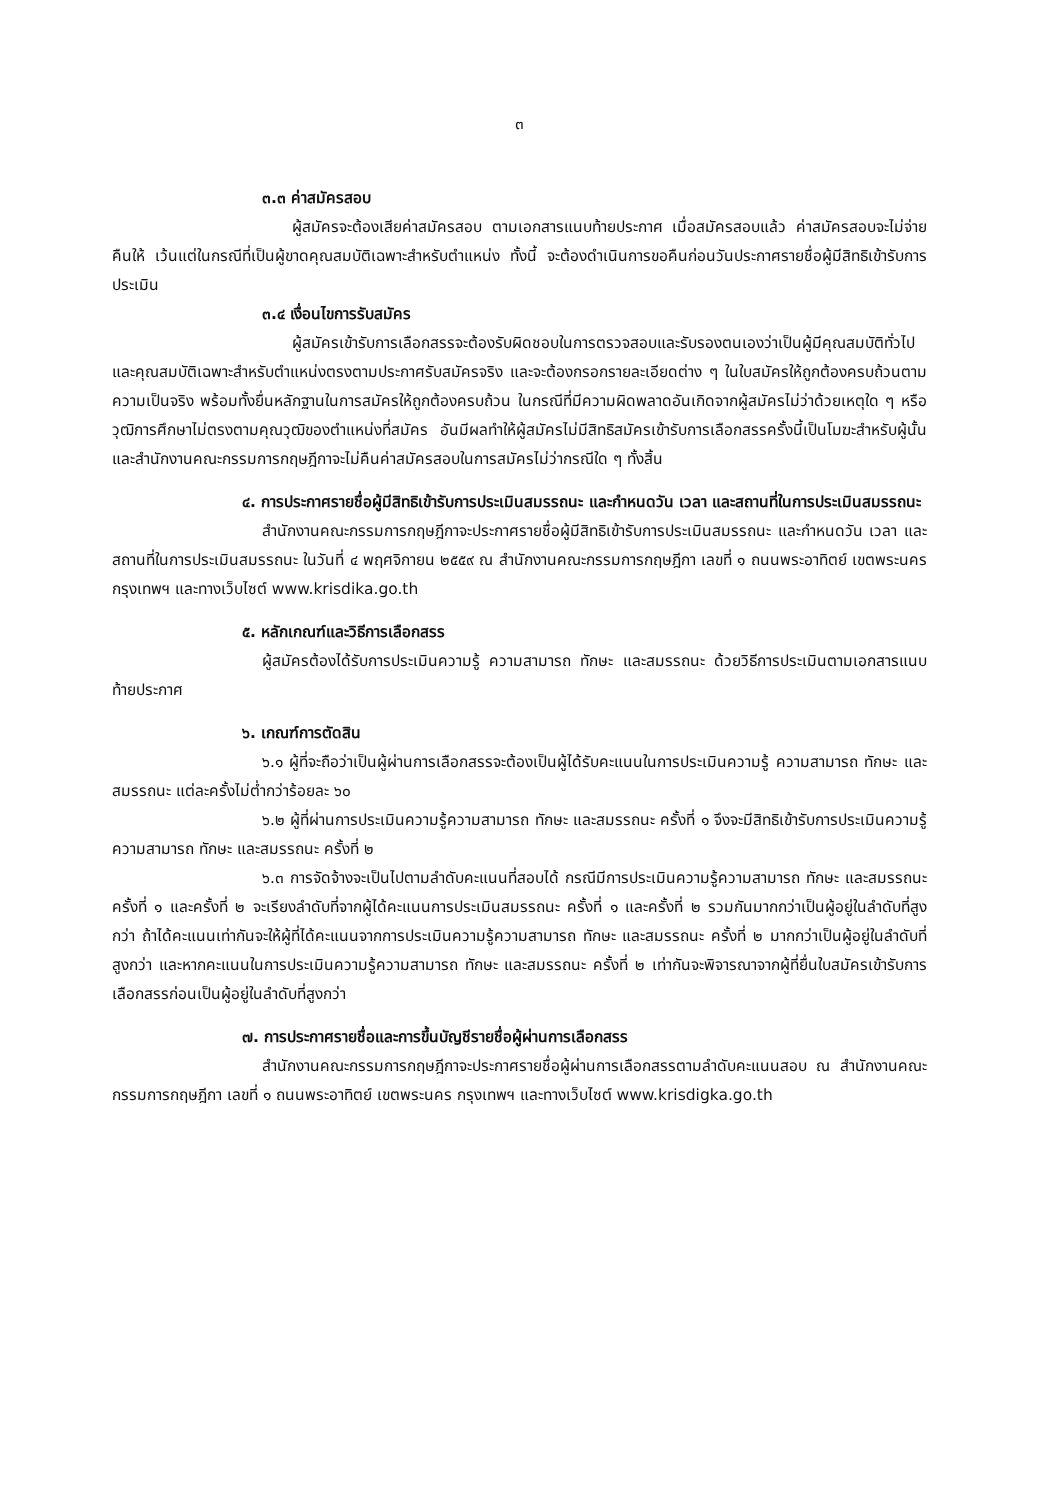๓
๓.๓ ค่าสมัครสอบ
ผู้สมัครจะต้องเสียค่าสมัครสอบ ตามเอกสารแนบท้ายประกาศ เมื่อสมัครสอบแล้ว ค่าสมัครสอบจะไม่จ่ายคืนให้ เว้นแต่ในกรณีที่เป็นผู้ขาดคุณสมบัติเฉพาะสำหรับตำแหน่ง ทั้งนี้ จะต้องดำเนินการขอคืนก่อนวันประกาศรายชื่อผู้มีสิทธิเข้ารับการประเมิน
๓.๔ เงื่อนไขการรับสมัคร
ผู้สมัครเข้ารับการเลือกสรรจะต้องรับผิดชอบในการตรวจสอบและรับรองตนเองว่าเป็นผู้มีคุณสมบัติทั่วไปและคุณสมบัติเฉพาะสำหรับตำแหน่งตรงตามประกาศรับสมัครจริง และจะต้องกรอกรายละเอียดต่าง ๆ ในใบสมัครให้ถูกต้องครบถ้วนตามความเป็นจริง พร้อมทั้งยื่นหลักฐานในการสมัครให้ถูกต้องครบถ้วน ในกรณีที่มีความผิดพลาดอันเกิดจากผู้สมัครไม่ว่าด้วยเหตุใด ๆ หรือวุฒิการศึกษาไม่ตรงตามคุณวุฒิของตำแหน่งที่สมัคร อันมีผลทำให้ผู้สมัครไม่มีสิทธิสมัครเข้ารับการเลือกสรรครั้งนี้เป็นโมฆะสำหรับผู้นั้น และสำนักงานคณะกรรมการกฤษฎีกาจะไม่คืนค่าสมัครสอบในการสมัครไม่ว่ากรณีใด ๆ ทั้งสิ้น
๔. การประกาศรายชื่อผู้มีสิทธิเข้ารับการประเมินสมรรถนะ และกำหนดวัน เวลา และสถานที่ในการประเมินสมรรถนะ
สำนักงานคณะกรรมการกฤษฎีกาจะประกาศรายชื่อผู้มีสิทธิเข้ารับการประเมินสมรรถนะ และกำหนดวัน เวลา และสถานที่ในการประเมินสมรรถนะ ในวันที่ ๔ พฤศจิกายน ๒๕๕๙ ณ สำนักงานคณะกรรมการกฤษฎีกา เลขที่ ๑ ถนนพระอาทิตย์ เขตพระนคร กรุงเทพฯ และทางเว็บไซต์ www.krisdika.go.th
๕. หลักเกณฑ์และวิธีการเลือกสรร
ผู้สมัครต้องได้รับการประเมินความรู้ ความสามารถ ทักษะ และสมรรถนะ ด้วยวิธีการประเมินตามเอกสารแนบท้ายประกาศ
๖. เกณฑ์การตัดสิน
๖.๑ ผู้ที่จะถือว่าเป็นผู้ผ่านการเลือกสรรจะต้องเป็นผู้ได้รับคะแนนในการประเมินความรู้ ความสามารถ ทักษะ และสมรรถนะ แต่ละครั้งไม่ต่ำกว่าร้อยละ ๖๐
๖.๒ ผู้ที่ผ่านการประเมินความรู้ความสามารถ ทักษะ และสมรรถนะ ครั้งที่ ๑ จึงจะมีสิทธิเข้ารับการประเมินความรู้ความสามารถ ทักษะ และสมรรถนะ ครั้งที่ ๒
๖.๓ การจัดจ้างจะเป็นไปตามลำดับคะแนนที่สอบได้ กรณีมีการประเมินความรู้ความสามารถ ทักษะ และสมรรถนะครั้งที่ ๑ และครั้งที่ ๒ จะเรียงลำดับที่จากผู้ได้คะแนนการประเมินสมรรถนะ ครั้งที่ ๑ และครั้งที่ ๒ รวมกันมากกว่าเป็นผู้อยู่ในลำดับที่สูงกว่า ถ้าได้คะแนนเท่ากันจะให้ผู้ที่ได้คะแนนจากการประเมินความรู้ความสามารถ ทักษะ และสมรรถนะ ครั้งที่ ๒ มากกว่าเป็นผู้อยู่ในลำดับที่สูงกว่า และหากคะแนนในการประเมินความรู้ความสามารถ ทักษะ และสมรรถนะ ครั้งที่ ๒ เท่ากันจะพิจารณาจากผู้ที่ยื่นใบสมัครเข้ารับการเลือกสรรก่อนเป็นผู้อยู่ในลำดับที่สูงกว่า
๗. การประกาศรายชื่อและการขึ้นบัญชีรายชื่อผู้ผ่านการเลือกสรร
สำนักงานคณะกรรมการกฤษฎีกาจะประกาศรายชื่อผู้ผ่านการเลือกสรรตามลำดับคะแนนสอบ ณ สำนักงานคณะกรรมการกฤษฎีกา เลขที่ ๑ ถนนพระอาทิตย์ เขตพระนคร กรุงเทพฯ และทางเว็บไซต์ www.krisdigka.go.th